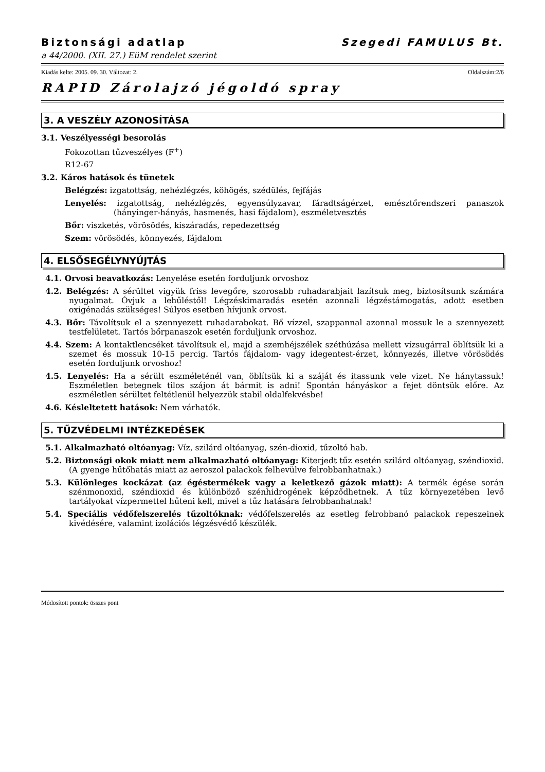Biztonsági adatlap Szegedi FAMULUS Bt.
a 44/2000. (XII. 27.) EüM rendelet szerint
Kiadás kelte: 2005. 09. 30. Változat: 2. Oldalszám:2/6
RAPID Zárolajzó jégoldó spray
3. A VESZÉLY AZONOSÍTÁSA
3.1. Veszélyességi besorolás
Fokozottan tűzveszélyes (F<sup>+</sup>)
R12-67
3.2. Káros hatások és tünetek
Belégzés: izgatottság, nehézlégzés, köhögés, szédülés, fejfájás
Lenyelés: izgatottság, nehézlégzés, egyensúlyzavar, fáradtságérzet, emésztőrendszeri panaszok (hányinger-hányás, hasmenés, hasi fájdalom), eszméletvesztés
Bőr: viszketés, vörösödés, kiszáradás, repedezettség
Szem: vörösödés, könnyezés, fájdalom
4. ELSŐSEGÉLYNYÚJTÁS
4.1. Orvosi beavatkozás: Lenyelése esetén forduljunk orvoshoz
4.2. Belégzés: A sérültet vigyük friss levegőre, szorosabb ruhadarabjait lazítsuk meg, biztosítsunk számára nyugalmat. Óvjuk a lehűléstől! Légzéskimaradás esetén azonnali légzéstámogatás, adott esetben oxigénadás szükséges! Súlyos esetben hívjunk orvost.
4.3. Bőr: Távolítsuk el a szennyezett ruhadarabokat. Bő vízzel, szappannal azonnal mossuk le a szennyezett testfelületet. Tartós bőrpanaszok esetén forduljunk orvoshoz.
4.4. Szem: A kontaktlencséket távolítsuk el, majd a szemhéjszélek széthúzása mellett vízsugárral öblítsük ki a szemet és mossuk 10-15 percig. Tartós fájdalom- vagy idegentest-érzet, könnyezés, illetve vörösödés esetén forduljunk orvoshoz!
4.5. Lenyelés: Ha a sérült eszméleténél van, öblítsük ki a száját és itassunk vele vizet. Ne hánytassuk! Eszméletlen betegnek tilos szájon át bármit is adni! Spontán hányáskor a fejet döntsük előre. Az eszméletlen sérültet feltétlenül helyezzük stabil oldalfekvésbe!
4.6. Késleltetett hatások: Nem várhatók.
5. TŰZVÉDELMI INTÉZKEDÉSEK
5.1. Alkalmazható oltóanyag: Víz, szilárd oltóanyag, szén-dioxid, tűzoltó hab.
5.2. Biztonsági okok miatt nem alkalmazható oltóanyag: Kiterjedt tűz esetén szilárd oltóanyag, széndioxid. (A gyenge hűtőhatás miatt az aeroszol palackok felhevülve felrobbanhatnak.)
5.3. Különleges kockázat (az égéstermékek vagy a keletkező gázok miatt): A termék égése során szénmonoxid, széndioxid és különböző szénhidrogének képződhetnek. A tűz környezetében levő tartályokat vízpermettel hűteni kell, mivel a tűz hatására felrobbanhatnak!
5.4. Speciális védőfelszerelés tűzoltóknak: védőfelszerelés az esetleg felrobbanó palackok repeszeinek kivédésére, valamint izolációs légzésvédő készülék.
Módosított pontok: összes pont